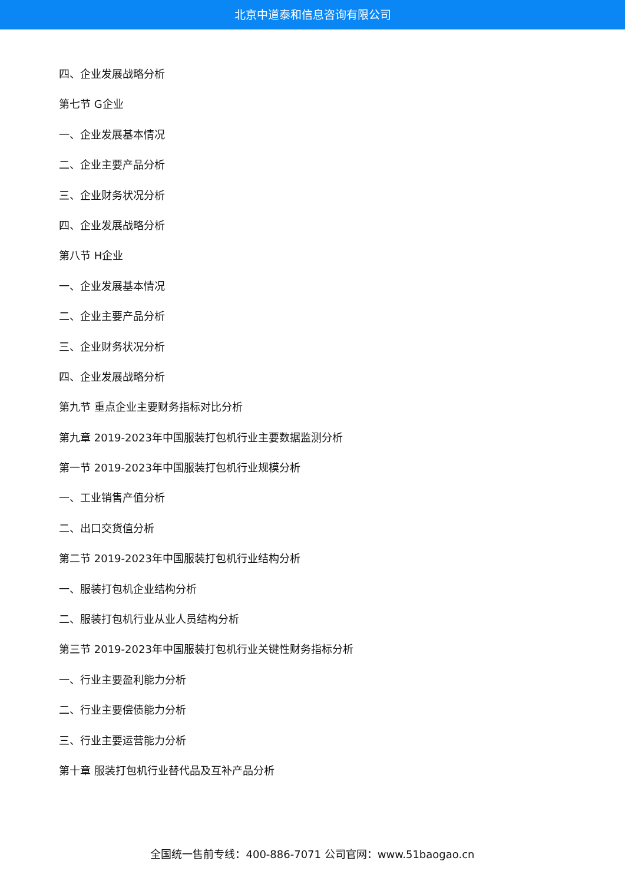北京中道泰和信息咨询有限公司
四、企业发展战略分析
第七节 G企业
一、企业发展基本情况
二、企业主要产品分析
三、企业财务状况分析
四、企业发展战略分析
第八节 H企业
一、企业发展基本情况
二、企业主要产品分析
三、企业财务状况分析
四、企业发展战略分析
第九节 重点企业主要财务指标对比分析
第九章 2019-2023年中国服装打包机行业主要数据监测分析
第一节 2019-2023年中国服装打包机行业规模分析
一、工业销售产值分析
二、出口交货值分析
第二节 2019-2023年中国服装打包机行业结构分析
一、服装打包机企业结构分析
二、服装打包机行业从业人员结构分析
第三节 2019-2023年中国服装打包机行业关键性财务指标分析
一、行业主要盈利能力分析
二、行业主要偿债能力分析
三、行业主要运营能力分析
第十章 服装打包机行业替代品及互补产品分析
全国统一售前专线：400-886-7071 公司官网：www.51baogao.cn